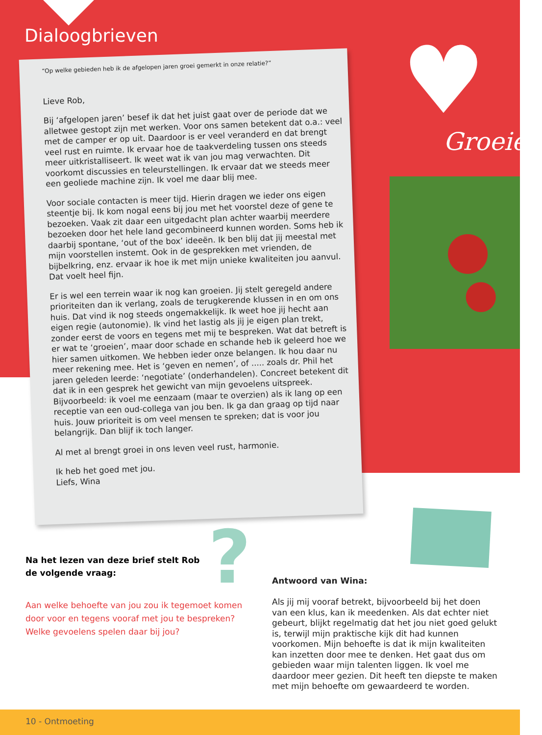Dialoogbrieven ♥ Groeien
“Op welke gebieden heb ik de afgelopen jaren groei gemerkt in onze relatie?”
Lieve Rob,
Bij ‘afgelopen jaren’ besef ik dat het juist gaat over de periode dat we alletwee gestopt zijn met werken. Voor ons samen betekent dat o.a.: veel met de camper er op uit. Daardoor is er veel veranderd en dat brengt veel rust en ruimte. Ik ervaar hoe de taakverdeling tussen ons steeds meer uitkristalliseert. Ik weet wat ik van jou mag verwachten. Dit voorkomt discussies en teleurstellingen. Ik ervaar dat we steeds meer een geoliede machine zijn. Ik voel me daar blij mee.
Voor sociale contacten is meer tijd. Hierin dragen we ieder ons eigen steentje bij. Ik kom nogal eens bij jou met het voorstel deze of gene te bezoeken. Vaak zit daar een uitgedacht plan achter waarbij meerdere bezoeken door het hele land gecombineerd kunnen worden. Soms heb ik daarbij spontane, ‘out of the box’ ideeën. Ik ben blij dat jij meestal met mijn voorstellen instemt. Ook in de gesprekken met vrienden, de bijbelkring, enz. ervaar ik hoe ik met mijn unieke kwaliteiten jou aanvul. Dat voelt heel fijn.
Er is wel een terrein waar ik nog kan groeien. Jij stelt geregeld andere prioriteiten dan ik verlang, zoals de terugkerende klussen in en om ons huis. Dat vind ik nog steeds ongemakkelijk. Ik weet hoe jij hecht aan eigen regie (autonomie). Ik vind het lastig als jij je eigen plan trekt, zonder eerst de voors en tegens met mij te bespreken. Wat dat betreft is er wat te ‘groeien’, maar door schade en schande heb ik geleerd hoe we hier samen uitkomen. We hebben ieder onze belangen. Ik hou daar nu meer rekening mee. Het is ‘geven en nemen’, of ..... zoals dr. Phil het jaren geleden leerde: ‘negotiate’ (onderhandelen). Concreet betekent dit dat ik in een gesprek het gewicht van mijn gevoelens uitspreek. Bijvoorbeeld: ik voel me eenzaam (maar te overzien) als ik lang op een receptie van een oud-collega van jou ben. Ik ga dan graag op tijd naar huis. Jouw prioriteit is om veel mensen te spreken; dat is voor jou belangrijk. Dan blijf ik toch langer.
Al met al brengt groei in ons leven veel rust, harmonie.
Ik heb het goed met jou.
Liefs, Wina
?
Na het lezen van deze brief stelt Rob
de volgende vraag:
Aan welke behoefte van jou zou ik tegemoet komen door voor en tegens vooraf met jou te bespreken? Welke gevoelens spelen daar bij jou?
Antwoord van Wina:
Als jij mij vooraf betrekt, bijvoorbeeld bij het doen van een klus, kan ik meedenken. Als dat echter niet gebeurt, blijkt regelmatig dat het jou niet goed gelukt is, terwijl mijn praktische kijk dit had kunnen voorkomen. Mijn behoefte is dat ik mijn kwaliteiten kan inzetten door mee te denken. Het gaat dus om gebieden waar mijn talenten liggen. Ik voel me daardoor meer gezien. Dit heeft ten diepste te maken met mijn behoefte om gewaardeerd te worden.
10 - Ontmoeting